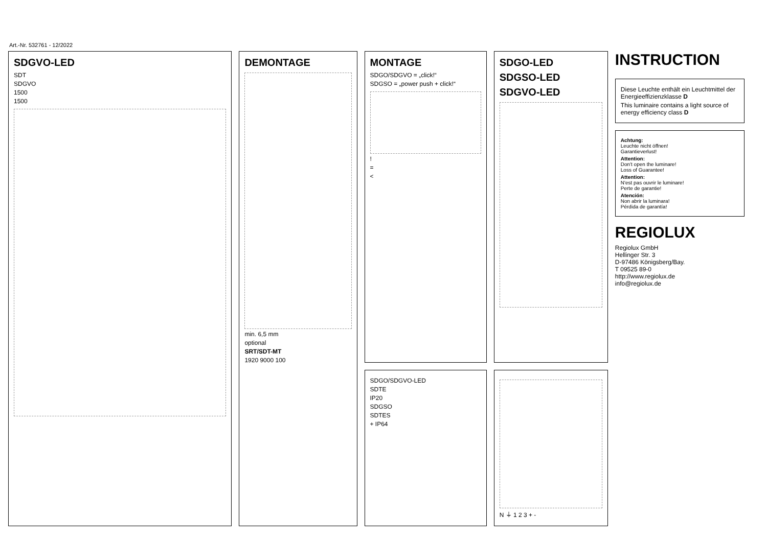Art.-Nr. 532761 - 12/2022
SDGVO-LED
SDT
SDGVO
1500
1500
DEMONTAGE
min. 6,5 mm
optional
SRT/SDT-MT
1920 9000 100
MONTAGE
SDGO/SDGVO = „click!“
SDGSO = „power push + click!“
!
=
<
SDGO/SDGVO-LED
SDTE
IP20
SDGSO
SDTES
+ IP64
SDGO-LED
SDGSO-LED
SDGVO-LED
N ⏚ 1 2 3 + -
INSTRUCTION
Diese Leuchte enthält ein Leuchtmittel der Energieeffizienzklasse D
This luminaire contains a light source of energy efficiency class D
Achtung:
Leuchte nicht öffnen!
Garantieverlust!
Attention:
Don't open the luminare!
Loss of Guarantee!
Attention:
N'est pas ouvrir le luminare!
Perte de garantie!
Atención:
Non abrir la luminara!
Pérdida de garantía!
REGIOLUX
Regiolux GmbH
Hellinger Str. 3
D-97486 Königsberg/Bay.
T 09525 89-0
http://www.regiolux.de
info@regiolux.de